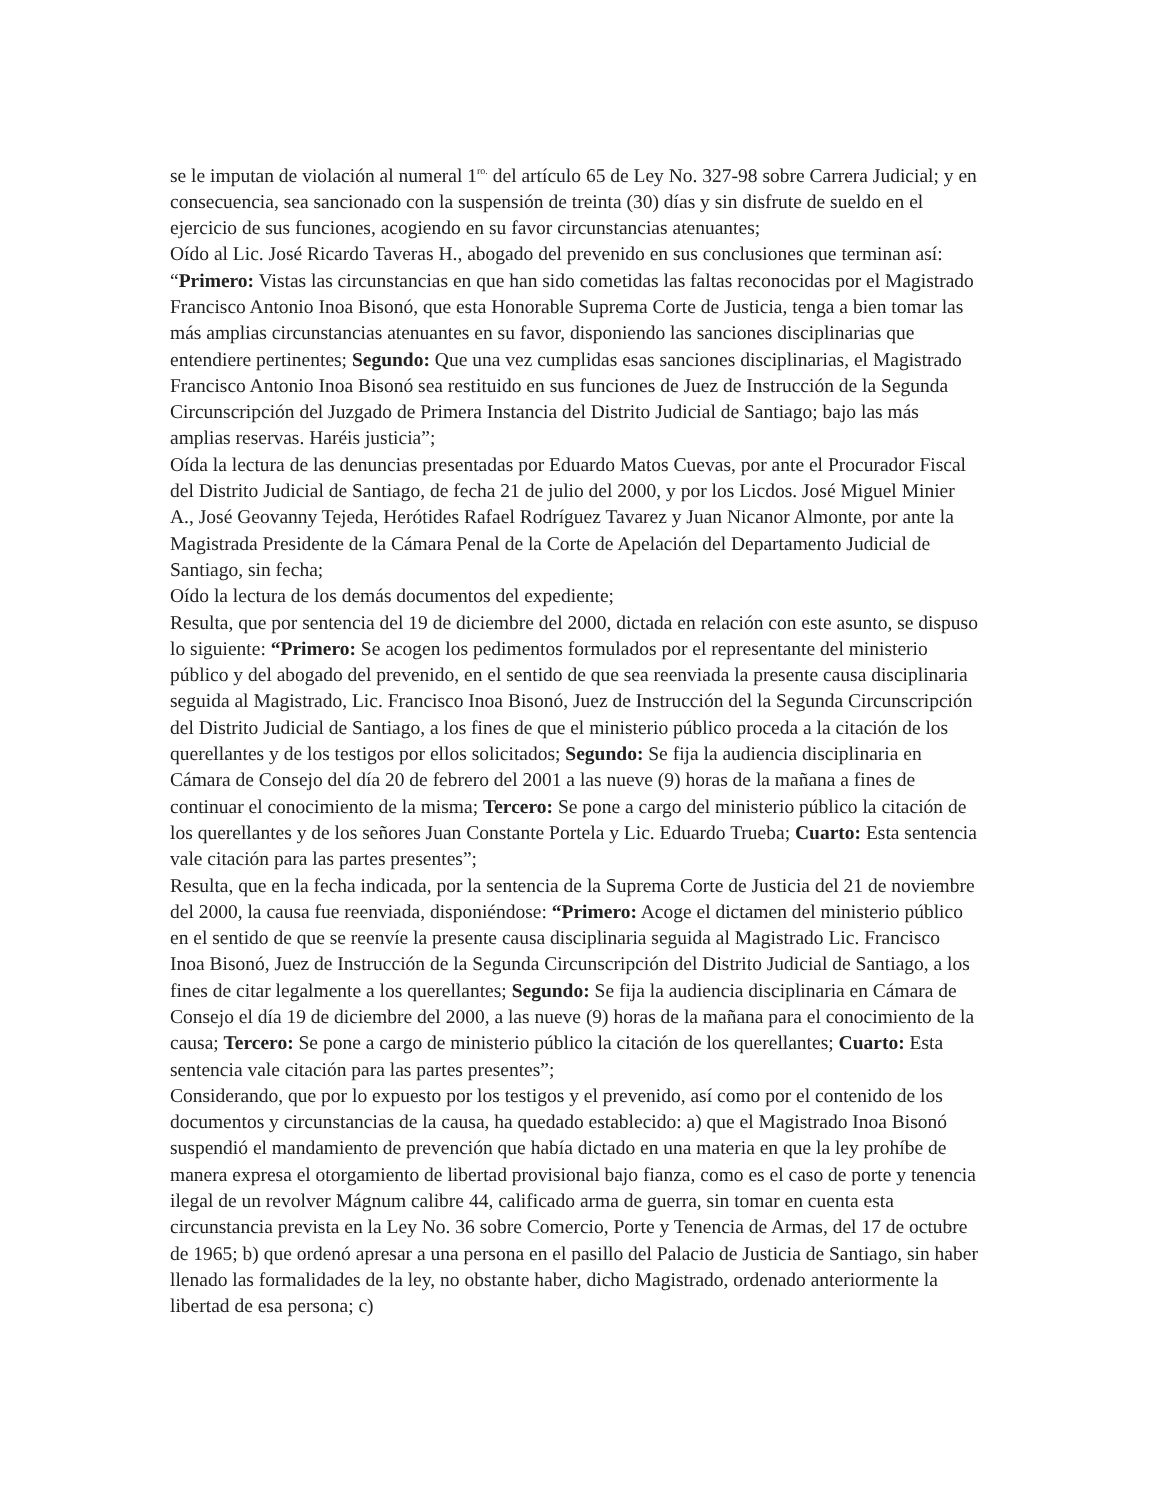se le imputan de violación al numeral 1<sup>ro.</sup> del artículo 65 de Ley No. 327-98 sobre Carrera Judicial; y en consecuencia, sea sancionado con la suspensión de treinta (30) días y sin disfrute de sueldo en el ejercicio de sus funciones, acogiendo en su favor circunstancias atenuantes;
Oído al Lic. José Ricardo Taveras H., abogado del prevenido en sus conclusiones que terminan así: “Primero: Vistas las circunstancias en que han sido cometidas las faltas reconocidas por el Magistrado Francisco Antonio Inoa Bisonó, que esta Honorable Suprema Corte de Justicia, tenga a bien tomar las más amplias circunstancias atenuantes en su favor, disponiendo las sanciones disciplinarias que entendiere pertinentes; Segundo: Que una vez cumplidas esas sanciones disciplinarias, el Magistrado Francisco Antonio Inoa Bisonó sea restituido en sus funciones de Juez de Instrucción de la Segunda Circunscripción del Juzgado de Primera Instancia del Distrito Judicial de Santiago; bajo las más amplias reservas. Haréis justicia”;
Oída la lectura de las denuncias presentadas por Eduardo Matos Cuevas, por ante el Procurador Fiscal del Distrito Judicial de Santiago, de fecha 21 de julio del 2000, y por los Licdos. José Miguel Minier A., José Geovanny Tejeda, Herótides Rafael Rodríguez Tavarez y Juan Nicanor Almonte, por ante la Magistrada Presidente de la Cámara Penal de la Corte de Apelación del Departamento Judicial de Santiago, sin fecha;
Oído la lectura de los demás documentos del expediente;
Resulta, que por sentencia del 19 de diciembre del 2000, dictada en relación con este asunto, se dispuso lo siguiente: “Primero: Se acogen los pedimentos formulados por el representante del ministerio público y del abogado del prevenido, en el sentido de que sea reenviada la presente causa disciplinaria seguida al Magistrado, Lic. Francisco Inoa Bisonó, Juez de Instrucción del la Segunda Circunscripción del Distrito Judicial de Santiago, a los fines de que el ministerio público proceda a la citación de los querellantes y de los testigos por ellos solicitados; Segundo: Se fija la audiencia disciplinaria en Cámara de Consejo del día 20 de febrero del 2001 a las nueve (9) horas de la mañana a fines de continuar el conocimiento de la misma; Tercero: Se pone a cargo del ministerio público la citación de los querellantes y de los señores Juan Constante Portela y Lic. Eduardo Trueba; Cuarto: Esta sentencia vale citación para las partes presentes”;
Resulta, que en la fecha indicada, por la sentencia de la Suprema Corte de Justicia del 21 de noviembre del 2000, la causa fue reenviada, disponiéndose: “Primero: Acoge el dictamen del ministerio público en el sentido de que se reenvíe la presente causa disciplinaria seguida al Magistrado Lic. Francisco Inoa Bisonó, Juez de Instrucción de la Segunda Circunscripción del Distrito Judicial de Santiago, a los fines de citar legalmente a los querellantes; Segundo: Se fija la audiencia disciplinaria en Cámara de Consejo el día 19 de diciembre del 2000, a las nueve (9) horas de la mañana para el conocimiento de la causa; Tercero: Se pone a cargo de ministerio público la citación de los querellantes; Cuarto: Esta sentencia vale citación para las partes presentes”;
Considerando, que por lo expuesto por los testigos y el prevenido, así como por el contenido de los documentos y circunstancias de la causa, ha quedado establecido: a) que el Magistrado Inoa Bisonó suspendió el mandamiento de prevención que había dictado en una materia en que la ley prohíbe de manera expresa el otorgamiento de libertad provisional bajo fianza, como es el caso de porte y tenencia ilegal de un revolver Mágnum calibre 44, calificado arma de guerra, sin tomar en cuenta esta circunstancia prevista en la Ley No. 36 sobre Comercio, Porte y Tenencia de Armas, del 17 de octubre de 1965; b) que ordenó apresar a una persona en el pasillo del Palacio de Justicia de Santiago, sin haber llenado las formalidades de la ley, no obstante haber, dicho Magistrado, ordenado anteriormente la libertad de esa persona; c)